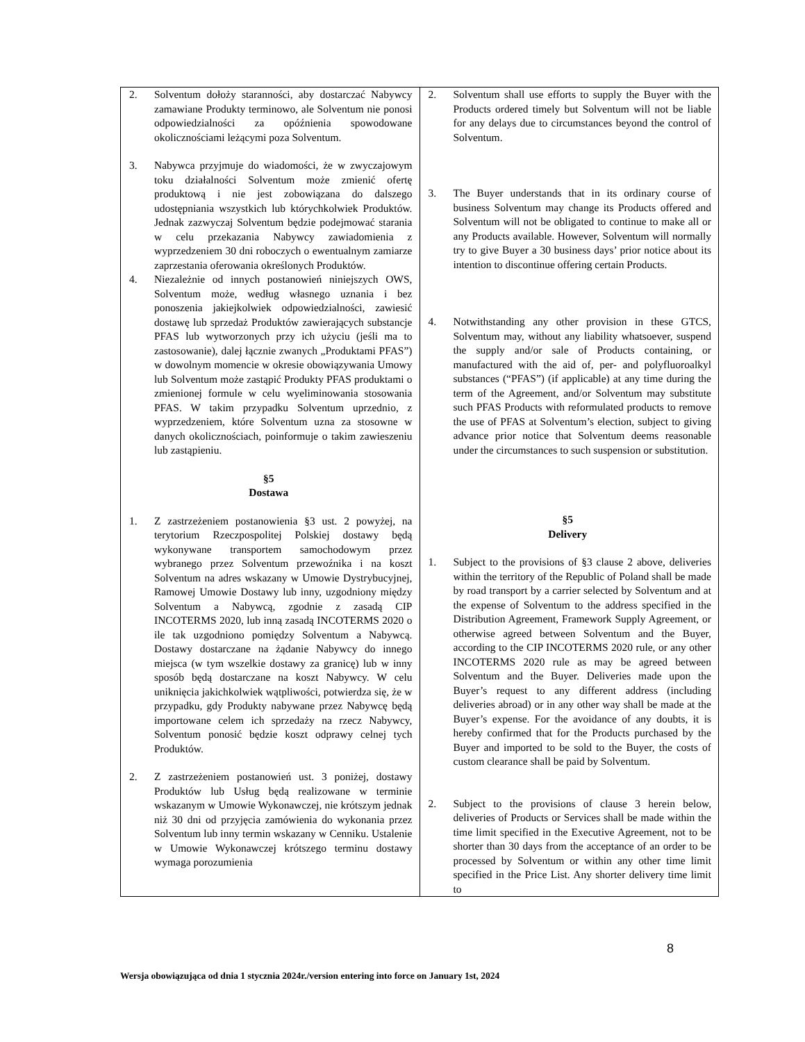| 2. Solventum dołoży staranności, aby dostarczać Nabywcy zamawiane Produkty terminowo, ale Solventum nie ponosi odpowiedzialności za opóźnienia spowodowane okolicznościami leżącymi poza Solventum. 3. Nabywca przyjmuje do wiadomości, że w zwyczajowym toku działalności Solventum może zmienić ofertę produktową i nie jest zobowiązana do dalszego udostępniania wszystkich lub którychkolwiek Produktów. Jednak zazwyczaj Solventum będzie podejmować starania w celu przekazania Nabywcy zawiadomienia z wyprzedzeniem 30 dni roboczych o ewentualnym zamiarze zaprzestania oferowania określonych Produktów. 4. Niezależnie od innych postanowień niniejszych OWS, Solventum może, według własnego uznania i bez ponoszenia jakiejkolwiek odpowiedzialności, zawiesić dostawę lub sprzedaż Produktów zawierających substancje PFAS lub wytworzonych przy ich użyciu (jeśli ma to zastosowanie), dalej łącznie zwanych „Produktami PFAS”) w dowolnym momencie w okresie obowiązywania Umowy lub Solventum może zastąpić Produkty PFAS produktami o zmienionej formule w celu wyeliminowania stosowania PFAS. W takim przypadku Solventum uprzednio, z wyprzedzeniem, które Solventum uzna za stosowne w danych okolicznościach, poinformuje o takim zawieszeniu lub zastąpieniu. §5 Dostawa 1. Z zastrzeżeniem postanowienia §3 ust. 2 powyżej, na terytorium Rzeczpospolitej Polskiej dostawy będą wykonywane transportem samochodowym przez wybranego przez Solventum przewoźnika i na koszt Solventum na adres wskazany w Umowie Dystrybucyjnej, Ramowej Umowie Dostawy lub inny, uzgodniony między Solventum a Nabywcą, zgodnie z zasadą CIP INCOTERMS 2020, lub inną zasadą INCOTERMS 2020 o ile tak uzgodniono pomiędzy Solventum a Nabywcą. Dostawy dostarczane na żądanie Nabywcy do innego miejsca (w tym wszelkie dostawy za granicę) lub w inny sposób będą dostarczane na koszt Nabywcy. W celu uniknięcia jakichkolwiek wątpliwości, potwierdza się, że w przypadku, gdy Produkty nabywane przez Nabywcę będą importowane celem ich sprzedaży na rzecz Nabywcy, Solventum ponosić będzie koszt odprawy celnej tych Produktów. 2. Z zastrzeżeniem postanowień ust. 3 poniżej, dostawy Produktów lub Usług będą realizowane w terminie wskazanym w Umowie Wykonawczej, nie krótszym jednak niż 30 dni od przyjęcia zamówienia do wykonania przez Solventum lub inny termin wskazany w Cenniku. Ustalenie w Umowie Wykonawczej krótszego terminu dostawy wymaga porozumienia | 2. Solventum shall use efforts to supply the Buyer with the Products ordered timely but Solventum will not be liable for any delays due to circumstances beyond the control of Solventum. 3. The Buyer understands that in its ordinary course of business Solventum may change its Products offered and Solventum will not be obligated to continue to make all or any Products available. However, Solventum will normally try to give Buyer a 30 business days’ prior notice about its intention to discontinue offering certain Products. 4. Notwithstanding any other provision in these GTCS, Solventum may, without any liability whatsoever, suspend the supply and/or sale of Products containing, or manufactured with the aid of, per- and polyfluoroalkyl substances (“PFAS”) (if applicable) at any time during the term of the Agreement, and/or Solventum may substitute such PFAS Products with reformulated products to remove the use of PFAS at Solventum’s election, subject to giving advance prior notice that Solventum deems reasonable under the circumstances to such suspension or substitution. §5 Delivery 1. Subject to the provisions of §3 clause 2 above, deliveries within the territory of the Republic of Poland shall be made by road transport by a carrier selected by Solventum and at the expense of Solventum to the address specified in the Distribution Agreement, Framework Supply Agreement, or otherwise agreed between Solventum and the Buyer, according to the CIP INCOTERMS 2020 rule, or any other INCOTERMS 2020 rule as may be agreed between Solventum and the Buyer. Deliveries made upon the Buyer’s request to any different address (including deliveries abroad) or in any other way shall be made at the Buyer’s expense. For the avoidance of any doubts, it is hereby confirmed that for the Products purchased by the Buyer and imported to be sold to the Buyer, the costs of custom clearance shall be paid by Solventum. 2. Subject to the provisions of clause 3 herein below, deliveries of Products or Services shall be made within the time limit specified in the Executive Agreement, not to be shorter than 30 days from the acceptance of an order to be processed by Solventum or within any other time limit specified in the Price List. Any shorter delivery time limit to |
8
Wersja obowiązująca od dnia 1 stycznia 2024r./version entering into force on January 1st, 2024